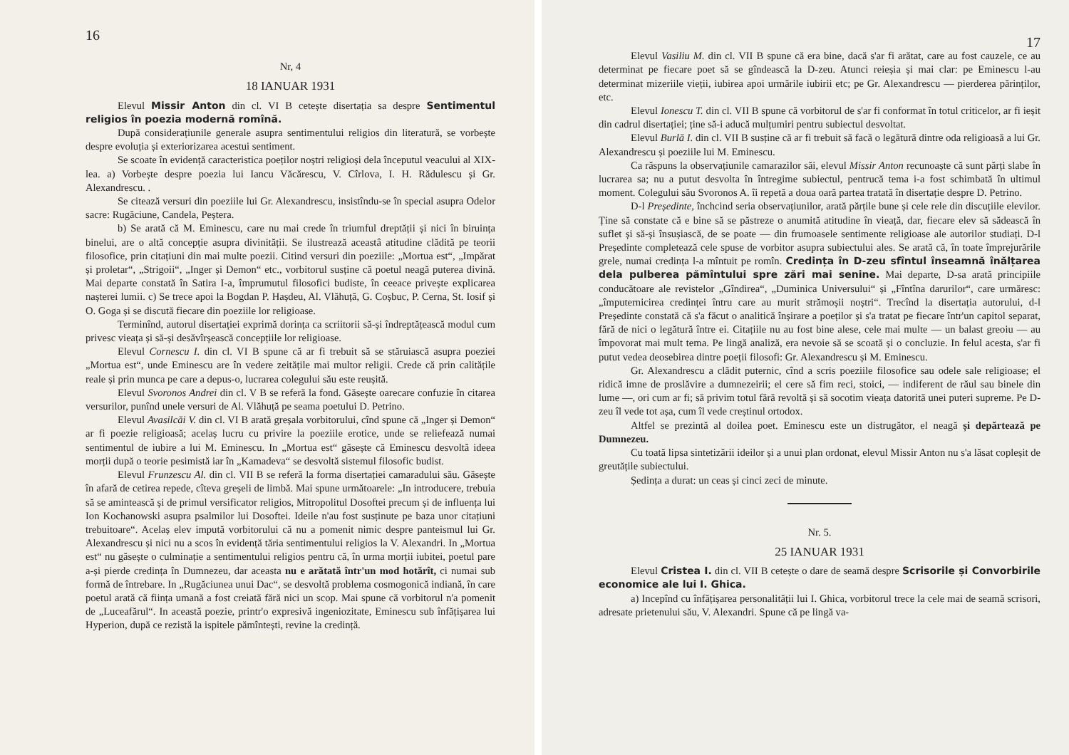16
Nr, 4
18 IANUAR 1931
Elevul Missir Anton din cl. VI B cetește disertația sa despre Sentimentul religios în poezia modernă romînă.
După considerațiunile generale asupra sentimentului religios din literatură, se vorbește despre evoluția și exteriorizarea acestui sentiment.
Se scoate în evidență caracteristica poeților noștri religioși dela începutul veacului al XIX-lea. a) Vorbește despre poezia lui Iancu Văcărescu, V. Cîrlova, I. H. Rădulescu și Gr. Alexandrescu. .
Se citează versuri din poeziile lui Gr. Alexandrescu, insistîndu-se în special asupra Odelor sacre: Rugăciune, Candela, Peștera.
b) Se arată că M. Eminescu, care nu mai crede în triumful dreptății și nici în biruința binelui, are o altă concepție asupra divinității. Se ilustrează aceastâ atitudine clădită pe teorii filosofice, prin citațiuni din mai multe poezii. Citind versuri din poeziile: „Mortua est“, „Impărat și proletar“, „Strigoii“, „Inger și Demon“ etc., vorbitorul susține că poetul neagă puterea divină. Mai departe constată în Satira I-a, împrumutul filosofici budiste, în ceeace privește explicarea nașterei lumii. c) Se trece apoi la Bogdan P. Hașdeu, Al. Vlăhuță, G. Coșbuc, P. Cerna, St. Iosif și O. Goga și se discută fiecare din poeziile lor religioase.
Terminînd, autorul disertației exprimă dorința ca scriitorii să-și îndreptățească modul cum privesc vieața și să-și desăvîrșească concepțiile lor religioase.
Elevul Cornescu I. din cl. VI B spune că ar fi trebuit să se stăruiască asupra poeziei „Mortua est“, unde Eminescu are în vedere zeitățile mai multor religii. Crede că prin calitățile reale și prin munca pe care a depus-o, lucrarea colegului său este reușită.
Elevul Svoronos Andrei din cl. V B se referă la fond. Găsește oarecare confuzie în citarea versurilor, punînd unele versuri de Al. Vlăhuță pe seama poetului D. Petrino.
Elevul Avasilcăi V. din cl. VI B arată greșala vorbitorului, cînd spune că „Inger și Demon“ ar fi poezie religioasă; acelaș lucru cu privire la poeziile erotice, unde se reliefează numai sentimentul de iubire a lui M. Eminescu. In „Mortua est“ găsește că Eminescu desvoltă ideea morții după o teorie pesimistă iar în „Kamadeva“ se desvoltă sistemul filosofic budist.
Elevul Frunzescu Al. din cl. VII B se referă la forma disertației camaradului său. Găsește în afară de cetirea repede, cîteva greșeli de limbă. Mai spune următoarele: „In introducere, trebuia să se amintească și de primul versificator religios, Mitropolitul Dosoftei precum și de influența lui Ion Kochanowski asupra psalmilor lui Dosoftei. Ideile n'au fost susținute pe baza unor citațiuni trebuitoare“. Acelaș elev impută vorbitorului că nu a pomenit nimic despre panteismul lui Gr. Alexandrescu și nici nu a scos în evidență tăria sentimentului religios la V. Alexandri. In „Mortua est“ nu găsește o culminație a sentimentului religios pentru că, în urma morții iubitei, poetul pare a-și pierde credința în Dumnezeu, dar aceasta nu e arătată într'un mod hotărît, ci numai sub formă de întrebare. In „Rugăciunea unui Dac“, se desvoltă problema cosmogonică indiană, în care poetul arată că ființa umană a fost creiată fără nici un scop. Mai spune că vorbitorul n'a pomenit de „Luceafărul“. In această poezie, printr'o expresivă ingeniozitate, Eminescu sub înfățișarea lui Hyperion, după ce rezistă la ispitele pămîntești, revine la credință.
17
Elevul Vasiliu M. din cl. VII B spune că era bine, dacă s'ar fi arătat, care au fost cauzele, ce au determinat pe fiecare poet să se gîndească la D-zeu. Atunci reieșia și mai clar: pe Eminescu l-au determinat mizeriile vieții, iubirea apoi urmările iubirii etc; pe Gr. Alexandrescu — pierderea părinților, etc.
Elevul Ionescu T. din cl. VII B spune că vorbitorul de s'ar fi conformat în totul criticelor, ar fi ieșit din cadrul disertației; ține să-i aducă mulțumiri pentru subiectul desvoltat.
Elevul Burlă I. din cl. VII B susține că ar fi trebuit să facă o legătură dintre oda religioasă a lui Gr. Alexandrescu și poeziile lui M. Eminescu.
Ca răspuns la observațiunile camarazilor săi, elevul Missir Anton recunoaște că sunt părți slabe în lucrarea sa; nu a putut desvolta în întregime subiectul, pentrucă tema i-a fost schimbată în ultimul moment. Colegului său Svoronos A. îi repetă a doua oară partea tratată în disertație despre D. Petrino.
D-l Președinte, închcind seria observațiunilor, arată părțile bune și cele rele din discuțiile elevilor. Ține să constate că e bine să se păstreze o anumită atitudine în vieață, dar, fiecare elev să sădească în suflet și să-și însușiască, de se poate — din frumoasele sentimente religioase ale autorilor studiați. D-l Președinte completează cele spuse de vorbitor asupra subiectului ales. Se arată că, în toate împrejurările grele, numai credința l-a mîntuit pe romîn. Credința în D-zeu sfîntul înseamnă înălțarea dela pulberea pămîntului spre zări mai senine. Mai departe, D-sa arată principiile conducătoare ale revistelor „Gîndirea“, „Duminica Universului“ și „Fîntîna darurilor“, care urmăresc: „împuternicirea credinței întru care au murit strămoșii noștri“. Trecînd la disertația autorului, d-l Președinte constată că s'a făcut o analitică înșirare a poeților și s'a tratat pe fiecare într'un capitol separat, fără de nici o legătură între ei. Citațiile nu au fost bine alese, cele mai multe — un balast greoiu — au împovorat mai mult tema. Pe lingă analiză, era nevoie să se scoată și o concluzie. In felul acesta, s'ar fi putut vedea deosebirea dintre poeții filosofi: Gr. Alexandrescu și M. Eminescu.
Gr. Alexandrescu a clădit puternic, cînd a scris poeziile filosofice sau odele sale religioase; el ridică imne de proslăvire a dumnezeirii; el cere să fim reci, stoici, — indiferent de răul sau binele din lume —, ori cum ar fi; să privim totul fără revoltă și să socotim vieața datorită unei puteri supreme. Pe D-zeu îl vede tot așa, cum îl vede creștinul ortodox.
Altfel se prezintă al doilea poet. Eminescu este un distrugător, el neagă și depărtează pe Dumnezeu.
Cu toată lipsa sintetizării ideilor și a unui plan ordonat, elevul Missir Anton nu s'a lăsat copleșit de greutățile subiectului.
Ședința a durat: un ceas și cinci zeci de minute.
Nr. 5.
25 IANUAR 1931
Elevul Cristea I. din cl. VII B cetește o dare de seamă despre Scrisorile și Convorbirile economice ale lui I. Ghica.
a) Incepînd cu înfățișarea personalității lui I. Ghica, vorbitorul trece la cele mai de seamă scrisori, adresate prietenului său, V. Alexandri. Spune că pe lingă va-